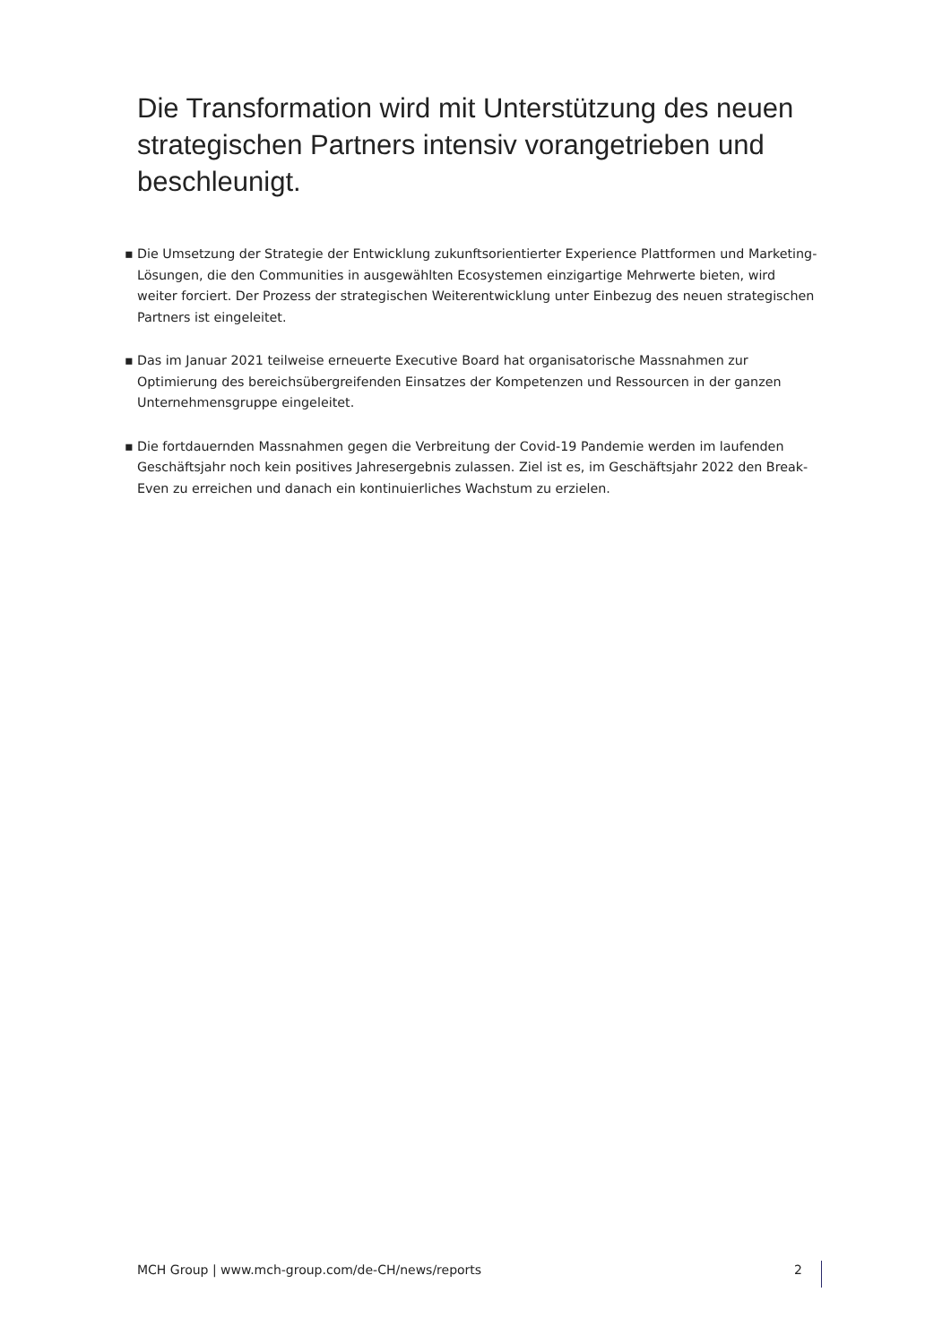Die Transformation wird mit Unterstützung des neuen strategischen Partners intensiv vorangetrieben und beschleunigt.
▪ Die Umsetzung der Strategie der Entwicklung zukunftsorientierter Experience Plattformen und Marketing-Lösungen, die den Communities in ausgewählten Ecosystemen einzigartige Mehrwerte bieten, wird weiter forciert. Der Prozess der strategischen Weiterentwicklung unter Einbezug des neuen strategischen Partners ist eingeleitet.
▪ Das im Januar 2021 teilweise erneuerte Executive Board hat organisatorische Massnahmen zur Optimierung des bereichsübergreifenden Einsatzes der Kompetenzen und Ressourcen in der ganzen Unternehmensgruppe eingeleitet.
▪ Die fortdauernden Massnahmen gegen die Verbreitung der Covid-19 Pandemie werden im laufenden Geschäftsjahr noch kein positives Jahresergebnis zulassen. Ziel ist es, im Geschäftsjahr 2022 den Break-Even zu erreichen und danach ein kontinuierliches Wachstum zu erzielen.
MCH Group | www.mch-group.com/de-CH/news/reports 2